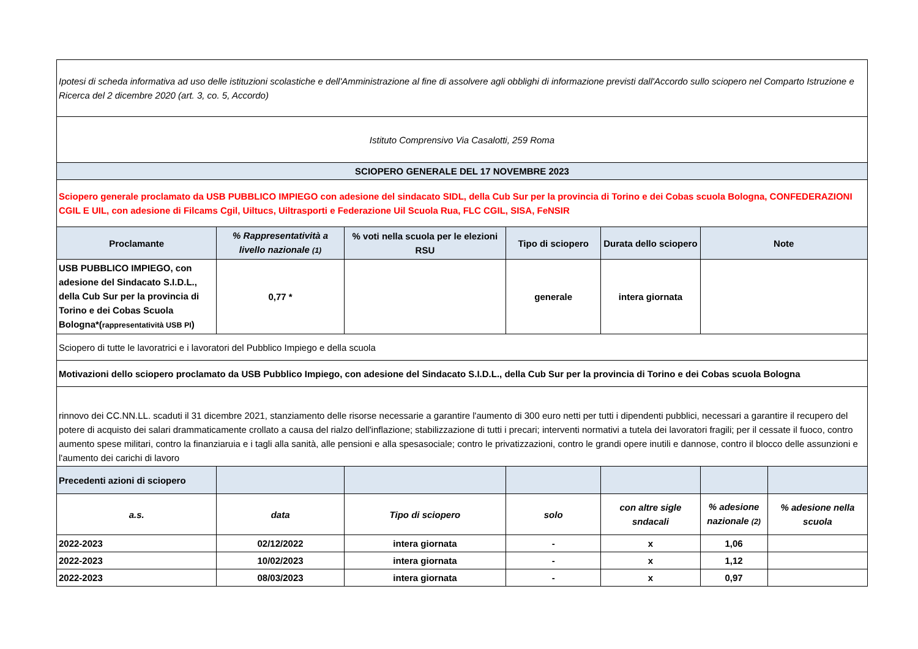| Ipotesi di scheda informativa ad uso delle istituzioni scolastiche e dell'Amministrazione al fine di assolvere agli obblighi di informazione previsti dall'Accordo sullo sciopero nel Comparto Istruzione e Ricerca del 2 dicembre 2020 (art. 3, co. 5, Accordo) | | | | | | |
| Istituto Comprensivo Via Casalotti, 259 Roma | | | | | | |
| SCIOPERO GENERALE DEL 17 NOVEMBRE 2023 | | | | | | |
| Sciopero generale proclamato da USB PUBBLICO IMPIEGO con adesione del sindacato SIDL, della Cub Sur per la provincia di Torino e dei Cobas scuola Bologna, CONFEDERAZIONI CGIL E UIL, con adesione di Filcams Cgil, Uiltucs, Uiltrasporti e Federazione Uil Scuola Rua, FLC CGIL, SISA, FeNSIR | | | | | | |
| Proclamante | % Rappresentatività a livello nazionale (1) | % voti nella scuola per le elezioni RSU | Tipo di sciopero | Durata dello sciopero | Note | |
| USB PUBBLICO IMPIEGO, con adesione del Sindacato S.I.D.L., della Cub Sur per la provincia di Torino e dei Cobas Scuola Bologna*( rappresentatività USB PI ) | 0,77 * | | generale | intera giornata | | |
| Sciopero di tutte le lavoratrici e i lavoratori del Pubblico Impiego e della scuola | | | | | | |
| Motivazioni dello sciopero proclamato da USB Pubblico Impiego, con adesione del Sindacato S.I.D.L., della Cub Sur per la provincia di Torino e dei Cobas scuola Bologna | | | | | | |
| rinnovo dei CC.NN.LL. scaduti il 31 dicembre 2021, stanziamento delle risorse necessarie a garantire l'aumento di 300 euro netti per tutti i dipendenti pubblici, necessari a garantire il recupero del potere di acquisto dei salari drammaticamente crollato a causa del rialzo dell'inflazione; stabilizzazione di tutti i precari; interventi normativi a tutela dei lavoratori fragili; per il cessate il fuoco, contro aumento spese militari, contro la finanziaruia e i tagli alla sanità, alle pensioni e alla spesasociale; contro le privatizzazioni, contro le grandi opere inutili e dannose, contro il blocco delle assunzioni e l'aumento dei carichi di lavoro | | | | | | |
| Precedenti azioni di sciopero | | | | | | |
| a.s. | data | Tipo di sciopero | solo | con altre sigle sndacali | % adesione nazionale (2) | % adesione nella scuola |
| 2022-2023 | 02/12/2022 | intera giornata | - | x | 1,06 | |
| 2022-2023 | 10/02/2023 | intera giornata | - | x | 1,12 | |
| 2022-2023 | 08/03/2023 | intera giornata | - | x | 0,97 | |